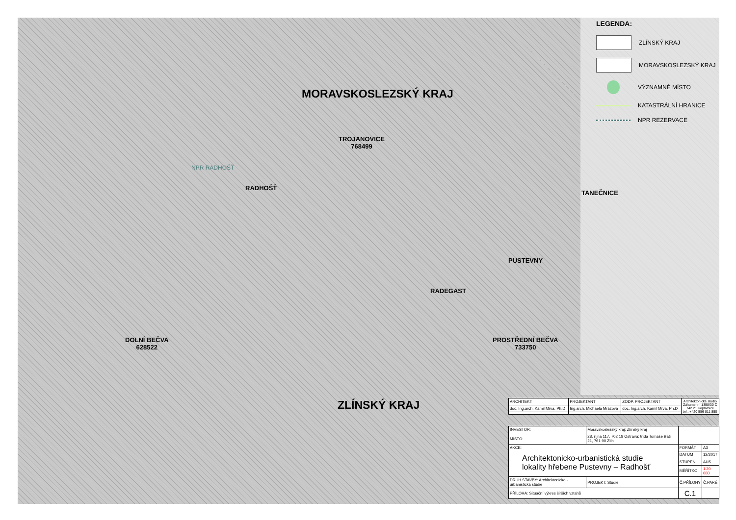LEGENDA:
ZLÍNSKÝ KRAJ
MORAVSKOSLEZSKÝ KRAJ
VÝZNAMNÉ MÍSTO
KATASTRÁLNÍ HRANICE
NPR REZERVACE
MORAVSKOSLEZSKÝ KRAJ
TROJANOVICE
768499
NPR RADHOŠŤ
RADHOŠŤ
TANEČNICE
PUSTEVNY
RADEGAST
DOLNÍ BEČVA
628522
PROSTŘEDNÍ BEČVA
733750
ZLÍNSKÝ KRAJ
| ARCHITEKT | PROJEKTANT | ZODP. PROJEKTANT | Architektonické studio Záhumenní 1358/30 C 742 21 Kopřivnice tel.: +420 556 811 850 |
| doc. Ing.arch. Kamil Mrva, Ph.D | Ing.arch. Michaela Mrázová | doc. Ing.arch. Kamil Mrva, Ph.D | |
| INVESTOR: | Moravskoslezský kraj; Zlínský kraj | | | |
| MÍSTO: | 28. října 117, 702 18 Ostrava; třída Tomáše Bati 21, 761 90 Zlín | | | |
| AKCE: Architektonicko-urbanistická studie lokality hřebene Pustevny – Radhošť | | | FORMÁT | A3 |
| | | | DATUM | 12/2017 |
| | | | STUPEŇ | AUS |
| | | | MĚŘÍTKO | 1:20 000 |
| DRUH STAVBY: Architektonicko - urbanistická studie | | PROJEKT: Studie | Č.PŘÍLOHY | Č.PARÉ |
| PŘÍLOHA: Situační výkres širších vztahů | | | C.1 | |